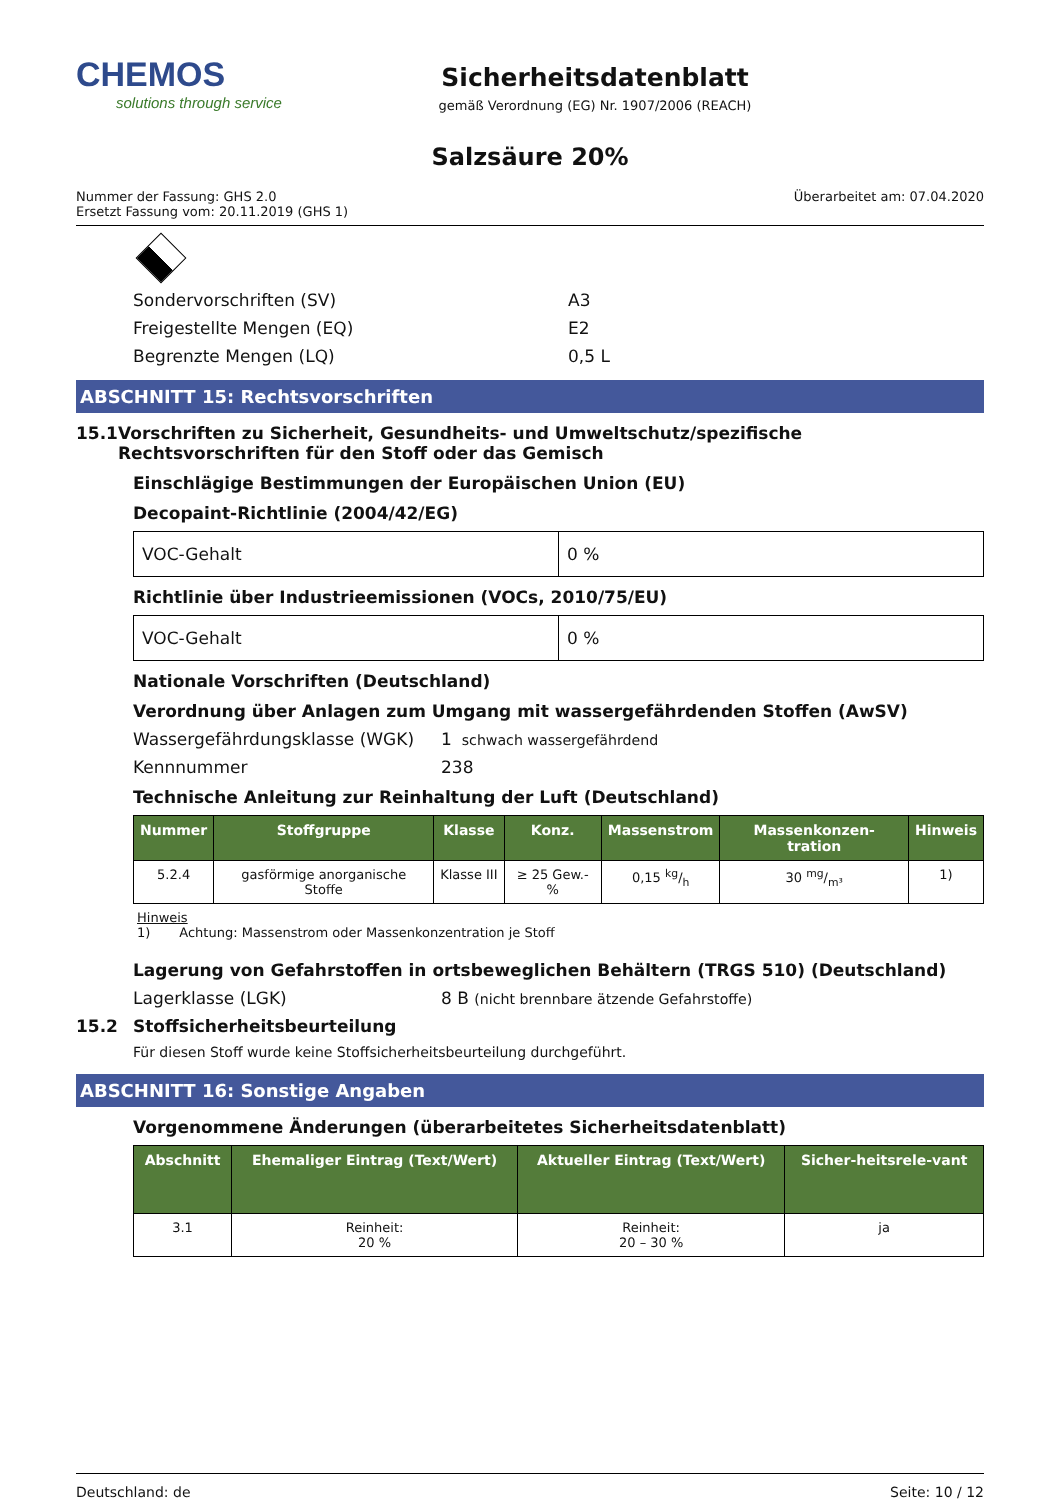CHEMOS
solutions through service
Sicherheitsdatenblatt
gemäß Verordnung (EG) Nr. 1907/2006 (REACH)
Salzsäure 20%
Nummer der Fassung: GHS 2.0
Ersetzt Fassung vom: 20.11.2019 (GHS 1)
Überarbeitet am: 07.04.2020
Sondervorschriften (SV) A3
Freigestellte Mengen (EQ) E2
Begrenzte Mengen (LQ) 0,5 L
ABSCHNITT 15: Rechtsvorschriften
15.1 Vorschriften zu Sicherheit, Gesundheits- und Umweltschutz/spezifische Rechtsvorschriften für den Stoff oder das Gemisch
Einschlägige Bestimmungen der Europäischen Union (EU)
Decopaint-Richtlinie (2004/42/EG)
| VOC-Gehalt | 0 % |
Richtlinie über Industrieemissionen (VOCs, 2010/75/EU)
| VOC-Gehalt | 0 % |
Nationale Vorschriften (Deutschland)
Verordnung über Anlagen zum Umgang mit wassergefährdenden Stoffen (AwSV)
Wassergefährdungsklasse (WGK) 1 schwach wassergefährdend
Kennnummer 238
Technische Anleitung zur Reinhaltung der Luft (Deutschland)
| Nummer | Stoffgruppe | Klasse | Konz. | Massenstrom | Massenkonzen-tration | Hinweis |
| --- | --- | --- | --- | --- | --- | --- |
| 5.2.4 | gasförmige anorganische Stoffe | Klasse III | ≥ 25 Gew.-% | 0,15 kg/h | 30 mg/m³ | 1) |
Hinweis
1) Achtung: Massenstrom oder Massenkonzentration je Stoff
Lagerung von Gefahrstoffen in ortsbeweglichen Behältern (TRGS 510) (Deutschland)
Lagerklasse (LGK) 8 B (nicht brennbare ätzende Gefahrstoffe)
15.2 Stoffsicherheitsbeurteilung
Für diesen Stoff wurde keine Stoffsicherheitsbeurteilung durchgeführt.
ABSCHNITT 16: Sonstige Angaben
Vorgenommene Änderungen (überarbeitetes Sicherheitsdatenblatt)
| Abschnitt | Ehemaliger Eintrag (Text/Wert) | Aktueller Eintrag (Text/Wert) | Sicher-heitsrele-vant |
| --- | --- | --- | --- |
| 3.1 | Reinheit: 20 % | Reinheit: 20 – 30 % | ja |
Deutschland: de Seite: 10 / 12